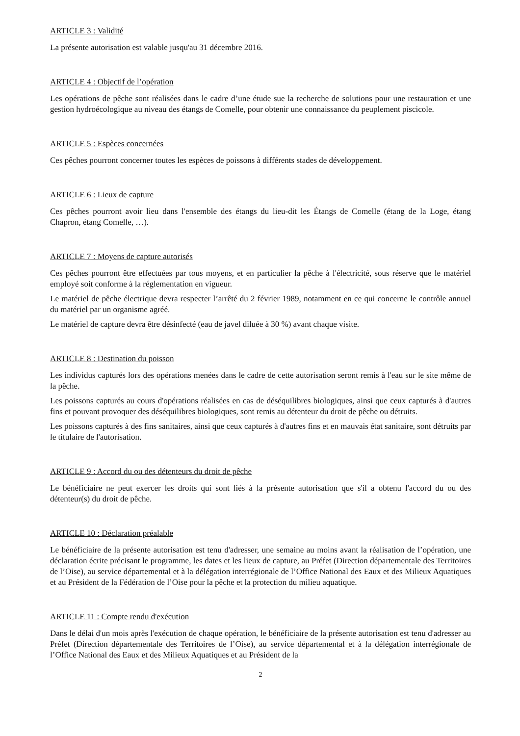ARTICLE 3 : Validité
La présente autorisation est valable jusqu'au 31 décembre 2016.
ARTICLE 4 : Objectif de l’opération
Les opérations de pêche sont réalisées dans le cadre d’une étude sue la recherche de solutions pour une restauration et une gestion hydroécologique au niveau des étangs de Comelle, pour obtenir une connaissance du peuplement piscicole.
ARTICLE 5 : Espèces concernées
Ces pêches pourront concerner toutes les espèces de poissons à différents stades de développement.
ARTICLE 6 : Lieux de capture
Ces pêches pourront avoir lieu dans l'ensemble des étangs du lieu-dit les Étangs de Comelle (étang de la Loge, étang Chapron, étang Comelle, …).
ARTICLE 7 : Moyens de capture autorisés
Ces pêches pourront être effectuées par tous moyens, et en particulier la pêche à l'électricité, sous réserve que le matériel employé soit conforme à la réglementation en vigueur.
Le matériel de pêche électrique devra respecter l’arrêté du 2 février 1989, notamment en ce qui concerne le contrôle annuel du matériel par un organisme agréé.
Le matériel de capture devra être désinfecté (eau de javel diluée à 30 %) avant chaque visite.
ARTICLE 8 : Destination du poisson
Les individus capturés lors des opérations menées dans le cadre de cette autorisation seront remis à l'eau sur le site même de la pêche.
Les poissons capturés au cours d'opérations réalisées en cas de déséquilibres biologiques, ainsi que ceux capturés à d'autres fins et pouvant provoquer des déséquilibres biologiques, sont remis au détenteur du droit de pêche ou détruits.
Les poissons capturés à des fins sanitaires, ainsi que ceux capturés à d'autres fins et en mauvais état sanitaire, sont détruits par le titulaire de l'autorisation.
ARTICLE 9 : Accord du ou des détenteurs du droit de pêche
Le bénéficiaire ne peut exercer les droits qui sont liés à la présente autorisation que s'il a obtenu l'accord du ou des détenteur(s) du droit de pêche.
ARTICLE 10 : Déclaration préalable
Le bénéficiaire de la présente autorisation est tenu d'adresser, une semaine au moins avant la réalisation de l’opération, une déclaration écrite précisant le programme, les dates et les lieux de capture, au Préfet (Direction départementale des Territoires de l’Oise), au service départemental et à la délégation interrégionale de l’Office National des Eaux et des Milieux Aquatiques et au Président de la Fédération de l’Oise pour la pêche et la protection du milieu aquatique.
ARTICLE 11 : Compte rendu d'exécution
Dans le délai d'un mois après l'exécution de chaque opération, le bénéficiaire de la présente autorisation est tenu d'adresser au Préfet (Direction départementale des Territoires de l’Oise), au service départemental et à la délégation interrégionale de l’Office National des Eaux et des Milieux Aquatiques et au Président de la
2